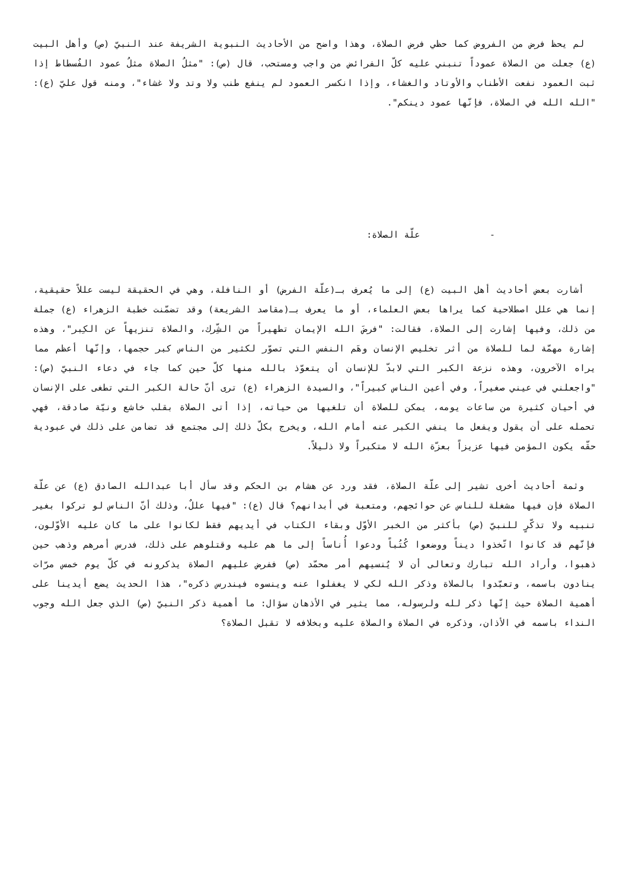لم يحظ فرض من الفروض كما حظي فرض الصلاة، وهذا واضح من الأحاديث النبوية الشريفة عند النبيّ (ص) وأهل البيت (ع) جعلت من الصلاة عموداً تنبني عليه كلّ الفرائض من واجب ومستحب، قال (ص): "مثلُ الصلاة مثلُ عمود الفُسطاط إذا ثبت العمود نفعت الأطناب والأوتاد والغشاء، وإذا انكسر العمود لم ينفع طنب ولا وتد ولا غشاء"، ومنه قول عليّ (ع): "الله الله في الصلاة، فإنّها عمود دينكم".
- علّة الصلاة:
أشارت بعض أحاديث أهل البيت (ع) إلى ما يُعرف بـ(علّة الفرض) أو النافلة، وهي في الحقيقة ليست عللاً حقيقية، إنما هي علل اصطلاحية كما يراها بعض العلماء، أو ما يعرف بـ(مقاصد الشريعة) وقد تضمّنت خطبة الزهراء (ع) جملة من ذلك، وفيها إشارت إلى الصلاة، فقالت: "فرضَ الله الإيمان تطهيراً من الشِّرك، والصلاة تنزيهاً عن الكِبر"، وهذه إشارة مهمّة لما للصلاة من أثر تخليص الإنسان وهَم النفس التي تصوّر لكثير من الناس كبر حجمها، وإنّها أعظم مما يراه الآخرون، وهذه نزعة الكبر التي لابدّ للإنسان أن يتعوّذ بالله منها كلّ حين كما جاء في دعاء النبيّ (ص): "واجعلني في عيني صغيراً، وفي أعين الناس كبيراً"، والسيدة الزهراء (ع) ترى أنّ حالة الكبر التي تطغى على الإنسان في أحيان كثيرة من ساعات يومه، يمكن للصلاة أن تلغيها من حياته، إذا أتى الصلاة بقلب خاشع ونيّة صادقة، فهي تحمله على أن يقول ويفعل ما ينفي الكبر عنه أمام الله، ويخرج بكلّ ذلك إلى مجتمع قد تضامن على ذلك في عبودية حقّه يكون المؤمن فيها عزيزاً بعزّة الله لا متكبراً ولا ذليلاً.
وثمة أحاديث أخرى تشير إلى علّة الصلاة، فقد ورد عن هشام بن الحكم وقد سأل أبا عبدالله الصادق (ع) عن علّة الصلاة فإن فيها مشغلة للناس عن حوائجهم، ومتعبة في أبدانهم؟ قال (ع): "فيها عللٌ، وذلك أنّ الناس لو تركوا بغير تنبيه ولا تذكّرٍ للنبيّ (ص) بأكثر من الخبر الأوّل وبقاء الكتاب في أيديهم فقط لكانوا على ما كان عليه الأوّلون، فإنّهم قد كانوا اتّخذوا ديناً ووضعوا كُتُباً ودعوا أُناساً إلى ما هم عليه وقتلوهم على ذلك، فدرس أمرهم وذهب حين ذهبوا، وأراد الله تبارك وتعالى أن لا يُنسيهم أمر محمّد (ص) ففرض عليهم الصلاة يذكرونه في كلّ يوم خمس مرّات ينادون باسمه، وتعبّدوا بالصلاة وذكر الله لكي لا يغفلوا عنه وينسوه فيندرس ذكره"، هذا الحديث يضع أيدينا على أهمية الصلاة حيث إنّها ذكر لله ولرسوله، مما يثير في الأذهان سؤال: ما أهمية ذكر النبيّ (ص) الذي جعل الله وجوب النداء باسمه في الأذان، وذكره في الصلاة والصلاة عليه وبخلافه لا تقبل الصلاة؟